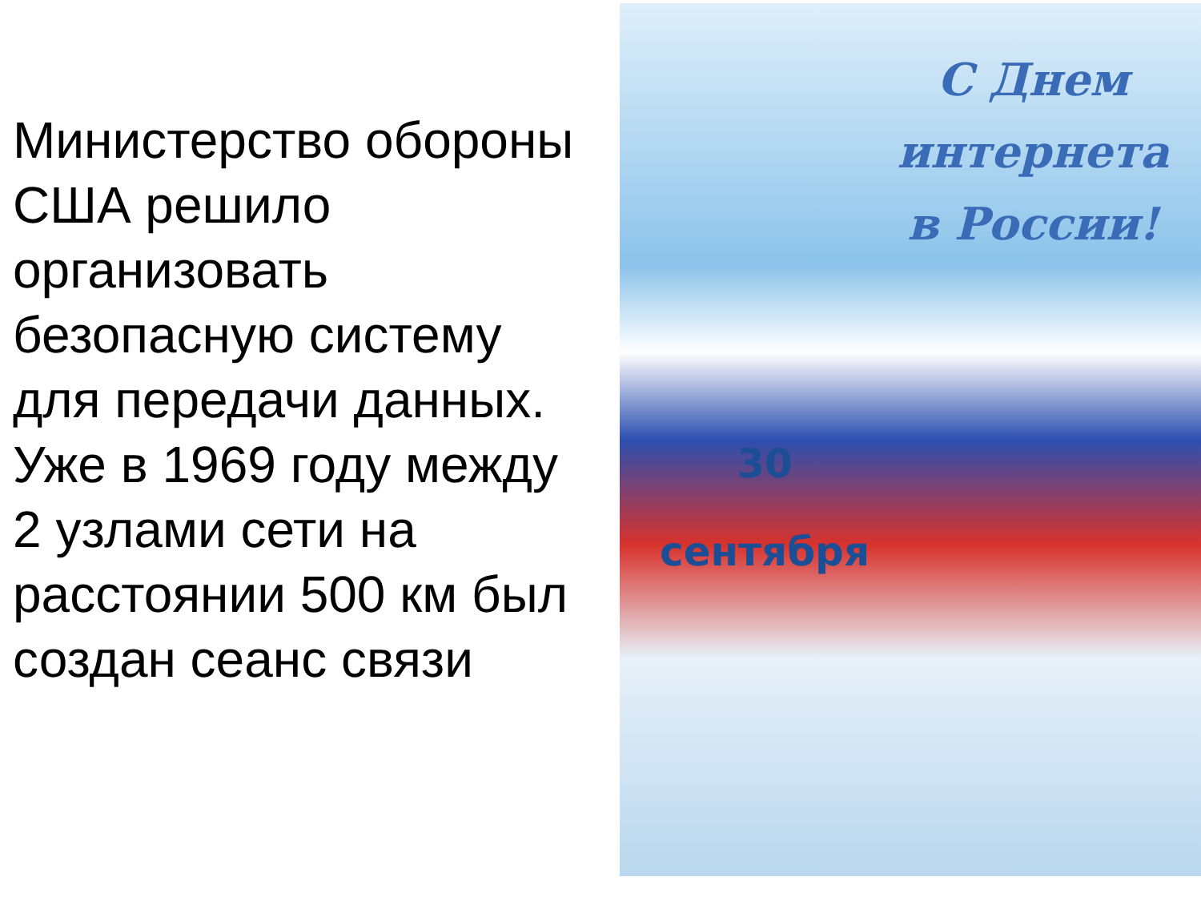Министерство обороны США решило организовать безопасную систему для передачи данных. Уже в 1969 году между 2 узлами сети на расстоянии 500 км был создан сеанс связи
С Днем
интернета
в России!
30
сентября